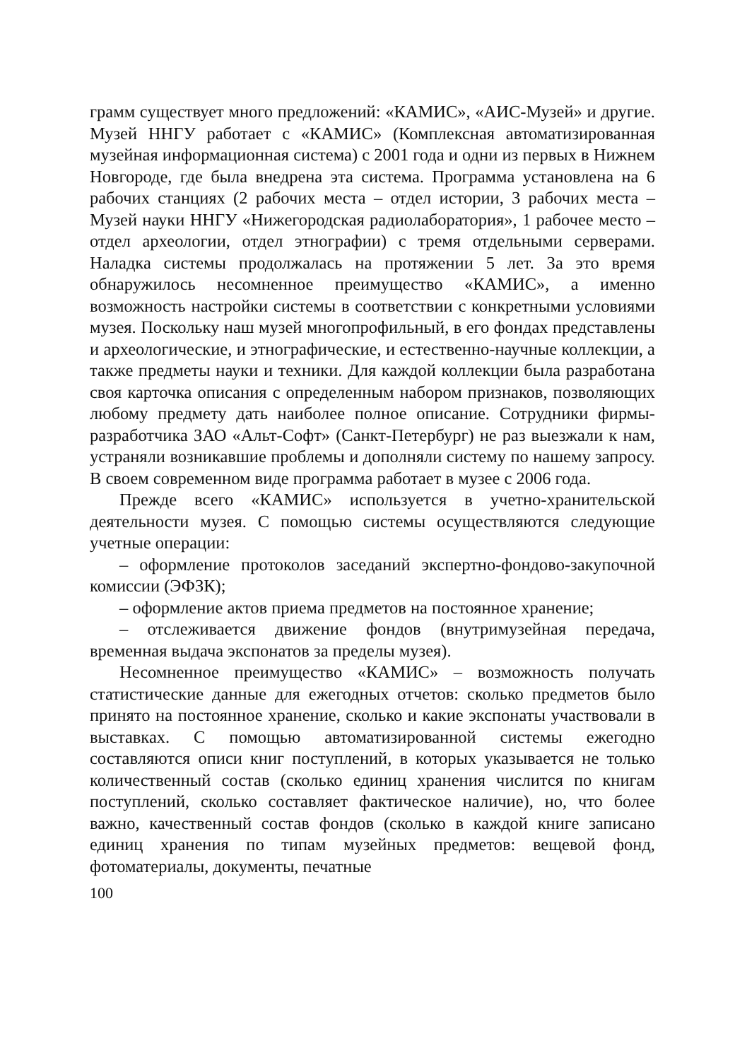грамм существует много предложений: «КАМИС», «АИС-Музей» и другие. Музей ННГУ работает с «КАМИС» (Комплексная автоматизированная музейная информационная система) с 2001 года и одни из первых в Нижнем Новгороде, где была внедрена эта система. Программа установлена на 6 рабочих станциях (2 рабочих места – отдел истории, 3 рабочих места – Музей науки ННГУ «Нижегородская радиолаборатория», 1 рабочее место – отдел археологии, отдел этнографии) с тремя отдельными серверами. Наладка системы продолжалась на протяжении 5 лет. За это время обнаружилось несомненное преимущество «КАМИС», а именно возможность настройки системы в соответствии с конкретными условиями музея. Поскольку наш музей многопрофильный, в его фондах представлены и археологические, и этнографические, и естественно-научные коллекции, а также предметы науки и техники. Для каждой коллекции была разработана своя карточка описания с определенным набором признаков, позволяющих любому предмету дать наиболее полное описание. Сотрудники фирмы-разработчика ЗАО «Альт-Софт» (Санкт-Петербург) не раз выезжали к нам, устраняли возникавшие проблемы и дополняли систему по нашему запросу. В своем современном виде программа работает в музее с 2006 года.
Прежде всего «КАМИС» используется в учетно-хранительской деятельности музея. С помощью системы осуществляются следующие учетные операции:
– оформление протоколов заседаний экспертно-фондово-закупочной комиссии (ЭФЗК);
– оформление актов приема предметов на постоянное хранение;
– отслеживается движение фондов (внутримузейная передача, временная выдача экспонатов за пределы музея).
Несомненное преимущество «КАМИС» – возможность получать статистические данные для ежегодных отчетов: сколько предметов было принято на постоянное хранение, сколько и какие экспонаты участвовали в выставках. С помощью автоматизированной системы ежегодно составляются описи книг поступлений, в которых указывается не только количественный состав (сколько единиц хранения числится по книгам поступлений, сколько составляет фактическое наличие), но, что более важно, качественный состав фондов (сколько в каждой книге записано единиц хранения по типам музейных предметов: вещевой фонд, фотоматериалы, документы, печатные
100